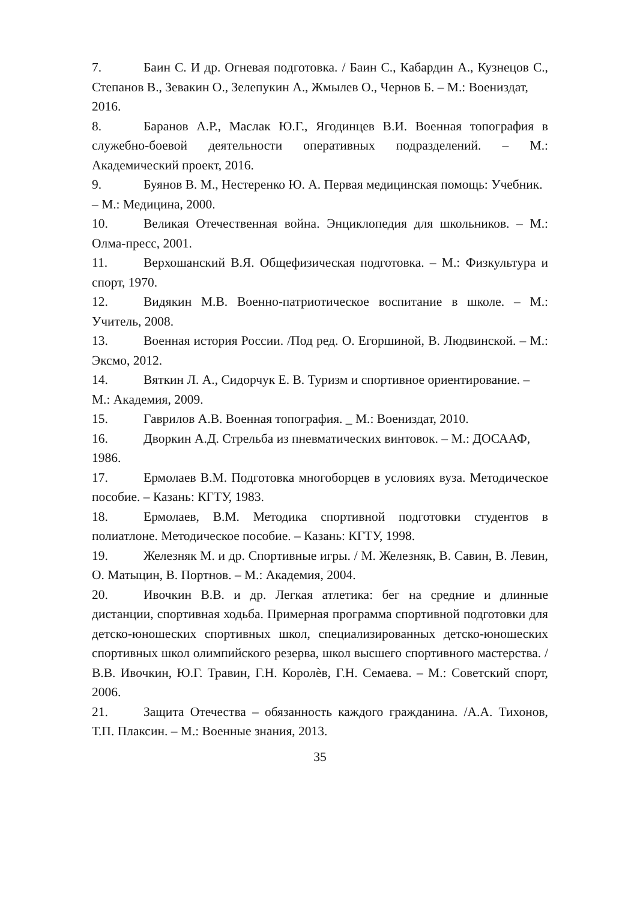7. Баин С. И др. Огневая подготовка. / Баин С., Кабардин А., Кузнецов С., Степанов В., Зевакин О., Зелепукин А., Жмылев О., Чернов Б. – М.: Воениздат,
2016.
8. Баранов А.Р., Маслак Ю.Г., Ягодинцев В.И. Военная топография в служебно-боевой деятельности оперативных подразделений. – М.: Академический проект, 2016.
9. Буянов В. М., Нестеренко Ю. А. Первая медицинская помощь: Учебник.
– М.: Медицина, 2000.
10. Великая Отечественная война. Энциклопедия для школьников. – М.: Олма-пресс, 2001.
11. Верхошанский В.Я. Общефизическая подготовка. – М.: Физкультура и спорт, 1970.
12. Видякин М.В. Военно-патриотическое воспитание в школе. – М.: Учитель, 2008.
13. Военная история России. /Под ред. О. Егоршиной, В. Людвинской. – М.: Эксмо, 2012.
14. Вяткин Л. А., Сидорчук Е. В. Туризм и спортивное ориентирование. –
М.: Академия, 2009.
15. Гаврилов А.В. Военная топография. _ М.: Воениздат, 2010.
16. Дворкин А.Д. Стрельба из пневматических винтовок. – М.: ДОСААФ,
1986.
17. Ермолаев В.М. Подготовка многоборцев в условиях вуза. Методическое пособие. – Казань: КГТУ, 1983.
18. Ермолаев, В.М. Методика спортивной подготовки студентов в полиатлоне. Методическое пособие. – Казань: КГТУ, 1998.
19. Железняк М. и др. Спортивные игры. / М. Железняк, В. Савин, В. Левин, О. Матыцин, В. Портнов. – М.: Академия, 2004.
20. Ивочкин В.В. и др. Легкая атлетика: бег на средние и длинные дистанции, спортивная ходьба. Примерная программа спортивной подготовки для детско-юношеских спортивных школ, специализированных детско-юношеских спортивных школ олимпийского резерва, школ высшего спортивного мастерства. /В.В. Ивочкин, Ю.Г. Травин, Г.Н. Королѐв, Г.Н. Семаева. – М.: Советский спорт, 2006.
21. Защита Отечества – обязанность каждого гражданина. /А.А. Тихонов, Т.П. Плаксин. – М.: Военные знания, 2013.
35